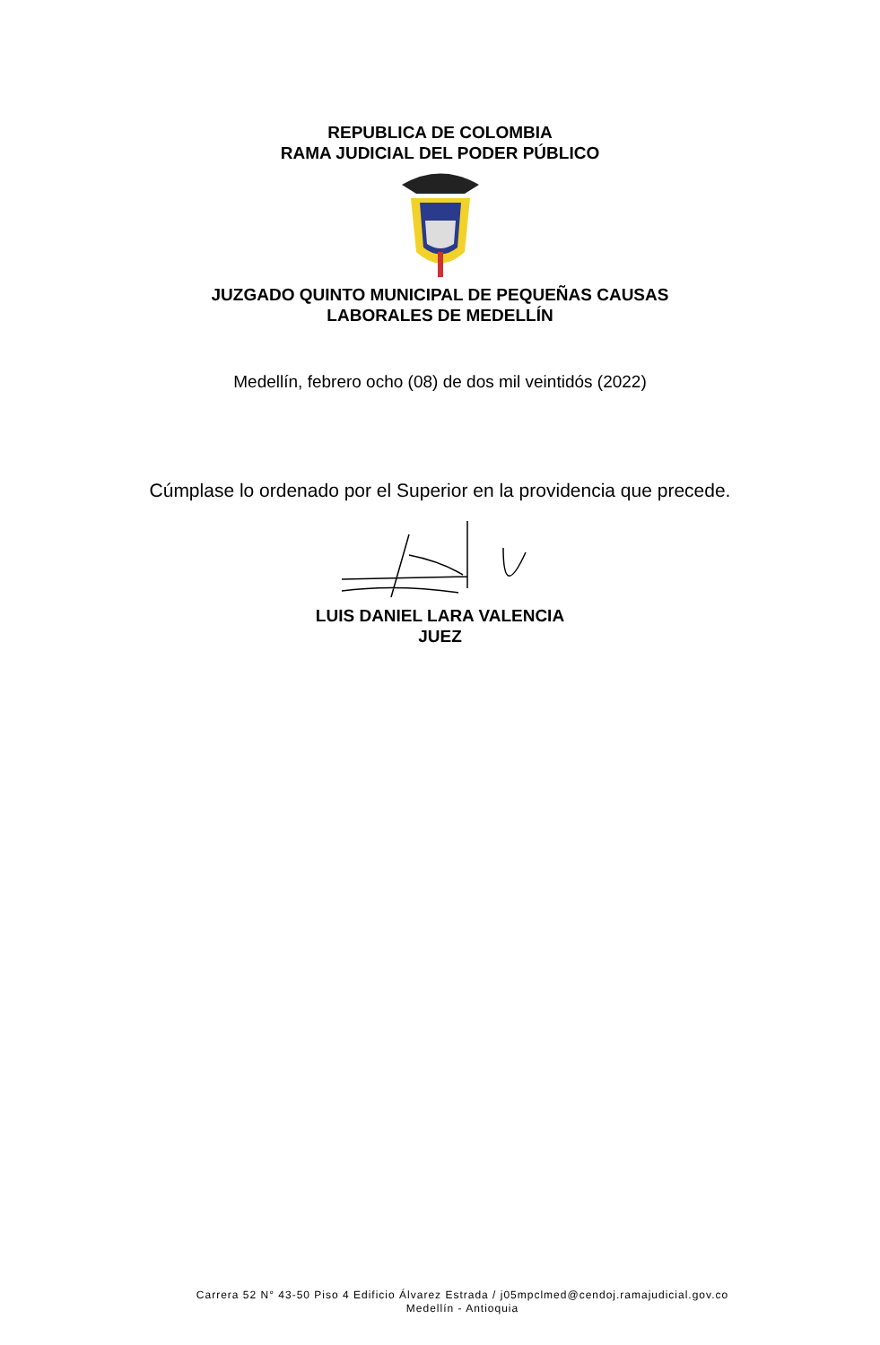REPUBLICA DE COLOMBIA
RAMA JUDICIAL DEL PODER PÚBLICO
JUZGADO QUINTO MUNICIPAL DE PEQUEÑAS CAUSAS
LABORALES DE MEDELLÍN
Medellín, febrero ocho (08) de dos mil veintidós (2022)
Cúmplase lo ordenado por el Superior en la providencia que precede.
LUIS DANIEL LARA VALENCIA
JUEZ
Carrera 52 N° 43-50 Piso 4 Edificio Álvarez Estrada / j05mpclmed@cendoj.ramajudicial.gov.co
Medellín - Antioquia